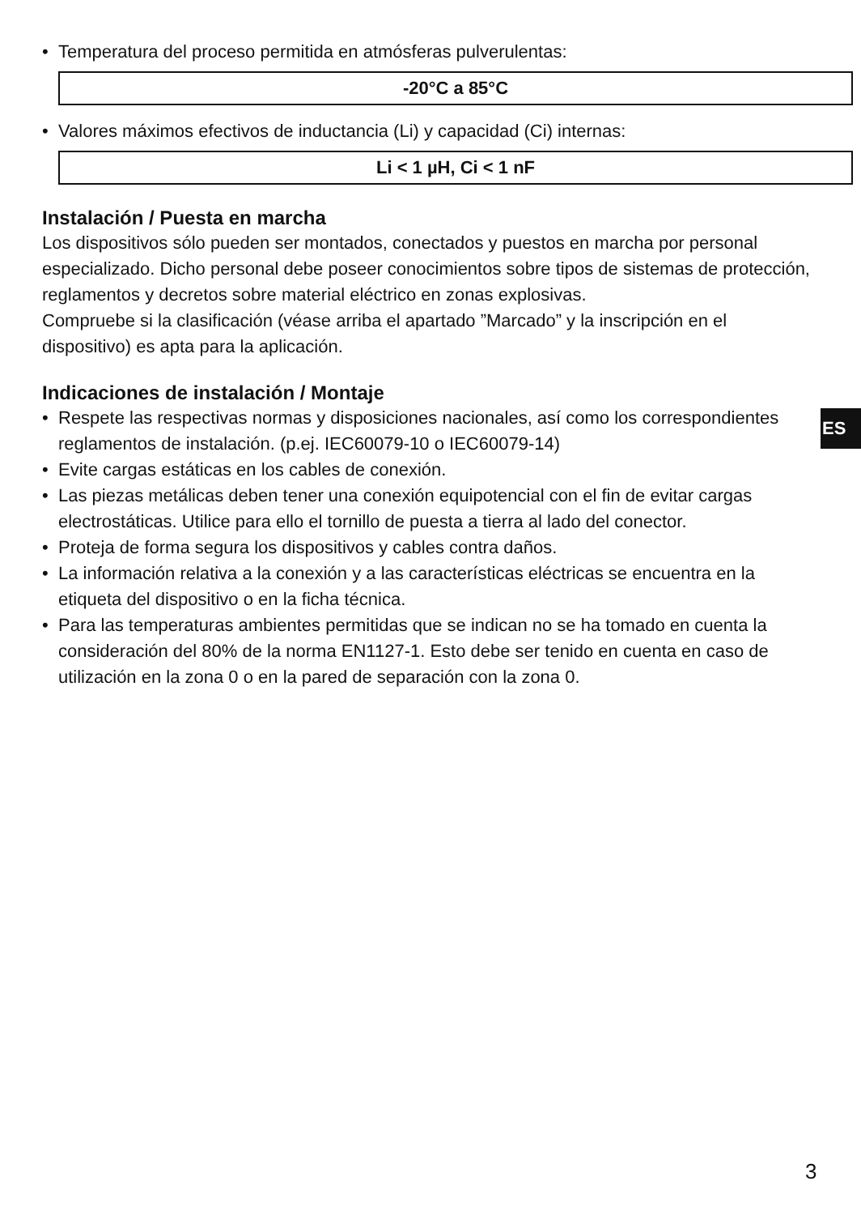• Temperatura del proceso permitida en atmósferas pulverulentas:
-20°C a 85°C
• Valores máximos efectivos de inductancia (Li) y capacidad (Ci) internas:
Li < 1 µH, Ci < 1 nF
Instalación / Puesta en marcha
Los dispositivos sólo pueden ser montados, conectados y puestos en marcha por personal especializado. Dicho personal debe poseer conocimientos sobre tipos de sistemas de protección, reglamentos y decretos sobre material eléctrico en zonas explosivas.
Compruebe si la clasificación (véase arriba el apartado ”Marcado” y la inscripción en el dispositivo) es apta para la aplicación.
Indicaciones de instalación / Montaje
• Respete las respectivas normas y disposiciones nacionales, así como los correspondientes reglamentos de instalación. (p.ej. IEC60079-10 o IEC60079-14)
• Evite cargas estáticas en los cables de conexión.
• Las piezas metálicas deben tener una conexión equipotencial con el fin de evitar cargas electrostáticas. Utilice para ello el tornillo de puesta a tierra al lado del conector.
• Proteja de forma segura los dispositivos y cables contra daños.
• La información relativa a la conexión y a las características eléctricas se encuentra en la etiqueta del dispositivo o en la ficha técnica.
• Para las temperaturas ambientes permitidas que se indican no se ha tomado en cuenta la consideración del 80% de la norma EN1127-1. Esto debe ser tenido en cuenta en caso de utilización en la zona 0 o en la pared de separación con la zona 0.
ES
3